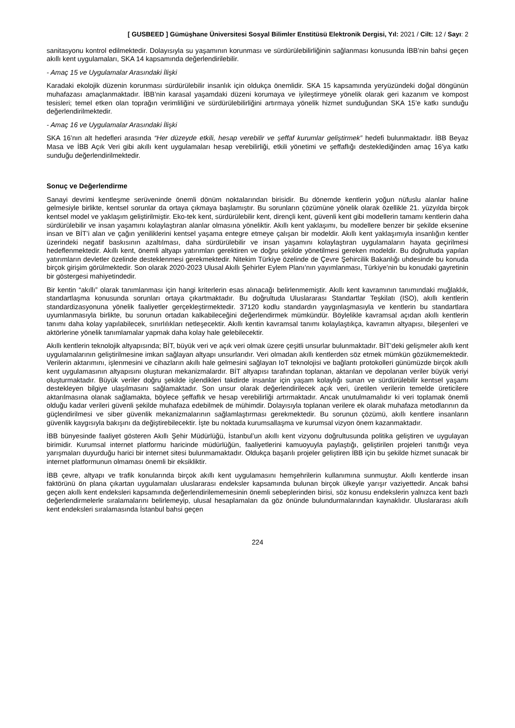[ GUSBEED ] Gümüşhane Üniversitesi Sosyal Bilimler Enstitüsü Elektronik Dergisi, Yıl: 2021 / Cilt: 12 / Sayı: 2
sanitasyonu kontrol edilmektedir. Dolayısıyla su yaşamının korunması ve sürdürülebilirliğinin sağlanması konusunda İBB’nin bahsi geçen akıllı kent uygulamaları, SKA 14 kapsamında değerlendirilebilir.
- Amaç 15 ve Uygulamalar Arasındaki İlişki
Karadaki ekolojik düzenin korunması sürdürülebilir insanlık için oldukça önemlidir. SKA 15 kapsamında yeryüzündeki doğal döngünün muhafazası amaçlanmaktadır. İBB’nin karasal yaşamdaki düzeni korumaya ve iyileştirmeye yönelik olarak geri kazanım ve kompost tesisleri; temel etken olan toprağın verimliliğini ve sürdürülebilirliğini artırmaya yönelik hizmet sunduğundan SKA 15’e katkı sunduğu değerlendirilmektedir.
- Amaç 16 ve Uygulamalar Arasındaki İlişki
SKA 16’nın alt hedefleri arasında “Her düzeyde etkili, hesap verebilir ve şeffaf kurumlar geliştirmek” hedefi bulunmaktadır. İBB Beyaz Masa ve İBB Açık Veri gibi akıllı kent uygulamaları hesap verebilirliği, etkili yönetimi ve şeffaflığı desteklediğinden amaç 16’ya katkı sunduğu değerlendirilmektedir.
Sonuç ve Değerlendirme
Sanayi devrimi kentleşme serüveninde önemli dönüm noktalarından birisidir. Bu dönemde kentlerin yoğun nüfuslu alanlar haline gelmesiyle birlikte, kentsel sorunlar da ortaya çıkmaya başlamıştır. Bu sorunların çözümüne yönelik olarak özellikle 21. yüzyılda birçok kentsel model ve yaklaşım geliştirilmiştir. Eko-tek kent, sürdürülebilir kent, dirençli kent, güvenli kent gibi modellerin tamamı kentlerin daha sürdürülebilir ve insan yaşamını kolaylaştıran alanlar olmasına yöneliktir. Akıllı kent yaklaşımı, bu modellere benzer bir şekilde eksenine insan ve BİT’i alan ve çağın yeniliklerini kentsel yaşama entegre etmeye çalışan bir modeldir. Akıllı kent yaklaşımıyla insanlığın kentler üzerindeki negatif baskısının azaltılması, daha sürdürülebilir ve insan yaşamını kolaylaştıran uygulamaların hayata geçirilmesi hedeflenmektedir. Akıllı kent, önemli altyapı yatırımları gerektiren ve doğru şekilde yönetilmesi gereken modeldir. Bu doğrultuda yapılan yatırımların devletler özelinde desteklenmesi gerekmektedir. Nitekim Türkiye özelinde de Çevre Şehircilik Bakanlığı uhdesinde bu konuda birçok girişim görülmektedir. Son olarak 2020-2023 Ulusal Akıllı Şehirler Eylem Planı’nın yayımlanması, Türkiye’nin bu konudaki gayretinin bir göstergesi mahiyetindedir.
Bir kentin “akıllı” olarak tanımlanması için hangi kriterlerin esas alınacağı belirlenmemiştir. Akıllı kent kavramının tanımındaki muğlaklık, standartlaşma konusunda sorunları ortaya çıkartmaktadır. Bu doğrultuda Uluslararası Standartlar Teşkilatı (ISO), akıllı kentlerin standardizasyonuna yönelik faaliyetler gerçekleştirmektedir. 37120 kodlu standardın yaygınlaşmasıyla ve kentlerin bu standartlara uyumlanmasıyla birlikte, bu sorunun ortadan kalkabileceğini değerlendirmek mümkündür. Böylelikle kavramsal açıdan akıllı kentlerin tanımı daha kolay yapılabilecek, sınırlılıkları netleşecektir. Akıllı kentin kavramsal tanımı kolaylaştıkça, kavramın altyapısı, bileşenleri ve aktörlerine yönelik tanımlamalar yapmak daha kolay hale gelebilecektir.
Akıllı kentlerin teknolojik altyapısında; BİT, büyük veri ve açık veri olmak üzere çeşitli unsurlar bulunmaktadır. BİT’deki gelişmeler akıllı kent uygulamalarının geliştirilmesine imkan sağlayan altyapı unsurlarıdır. Veri olmadan akıllı kentlerden söz etmek mümkün gözükmemektedir. Verilerin aktarımını, işlenmesini ve cihazların akıllı hale gelmesini sağlayan IoT teknolojisi ve bağlantı protokolleri günümüzde birçok akıllı kent uygulamasının altyapısını oluşturan mekanizmalardır. BİT altyapısı tarafından toplanan, aktarılan ve depolanan veriler büyük veriyi oluşturmaktadır. Büyük veriler doğru şekilde işlendikleri takdirde insanlar için yaşam kolaylığı sunan ve sürdürülebilir kentsel yaşamı destekleyen bilgiye ulaşılmasını sağlamaktadır. Son unsur olarak değerlendirilecek açık veri, üretilen verilerin temelde üreticilere aktarılmasına olanak sağlamakta, böylece şeffaflık ve hesap verebilirliği artırmaktadır. Ancak unutulmamalıdır ki veri toplamak önemli olduğu kadar verileri güvenli şekilde muhafaza edebilmek de mühimdir. Dolayısıyla toplanan verilere ek olarak muhafaza metodlarının da güçlendirilmesi ve siber güvenlik mekanizmalarının sağlamlaştırması gerekmektedir. Bu sorunun çözümü, akıllı kentlere insanların güvenlik kaygısıyla bakışını da değiştirebilecektir. İşte bu noktada kurumsallaşma ve kurumsal vizyon önem kazanmaktadır.
İBB bünyesinde faaliyet gösteren Akıllı Şehir Müdürlüğü, İstanbul’un akıllı kent vizyonu doğrultusunda politika geliştiren ve uygulayan birimidir. Kurumsal internet platformu haricinde müdürlüğün, faaliyetlerini kamuoyuyla paylaştığı, geliştirilen projeleri tanıttığı veya yarışmaları duyurduğu harici bir internet sitesi bulunmamaktadır. Oldukça başarılı projeler geliştiren İBB için bu şekilde hizmet sunacak bir internet platformunun olmaması önemli bir eksikliktir.
İBB çevre, altyapı ve trafik konularında birçok akıllı kent uygulamasını hemşehrilerin kullanımına sunmuştur. Akıllı kentlerde insan faktörünü ön plana çıkartan uygulamaları uluslararası endeksler kapsamında bulunan birçok ülkeyle yarışır vaziyettedir. Ancak bahsi geçen akıllı kent endeksleri kapsamında değerlendirilememesinin önemli sebeplerinden birisi, söz konusu endekslerin yalnızca kent bazlı değerlendirmelerle sıralamalarını belirlemeyip, ulusal hesaplamaları da göz önünde bulundurmalarından kaynaklıdır. Uluslararası akıllı kent endeksleri sıralamasında İstanbul bahsi geçen
224